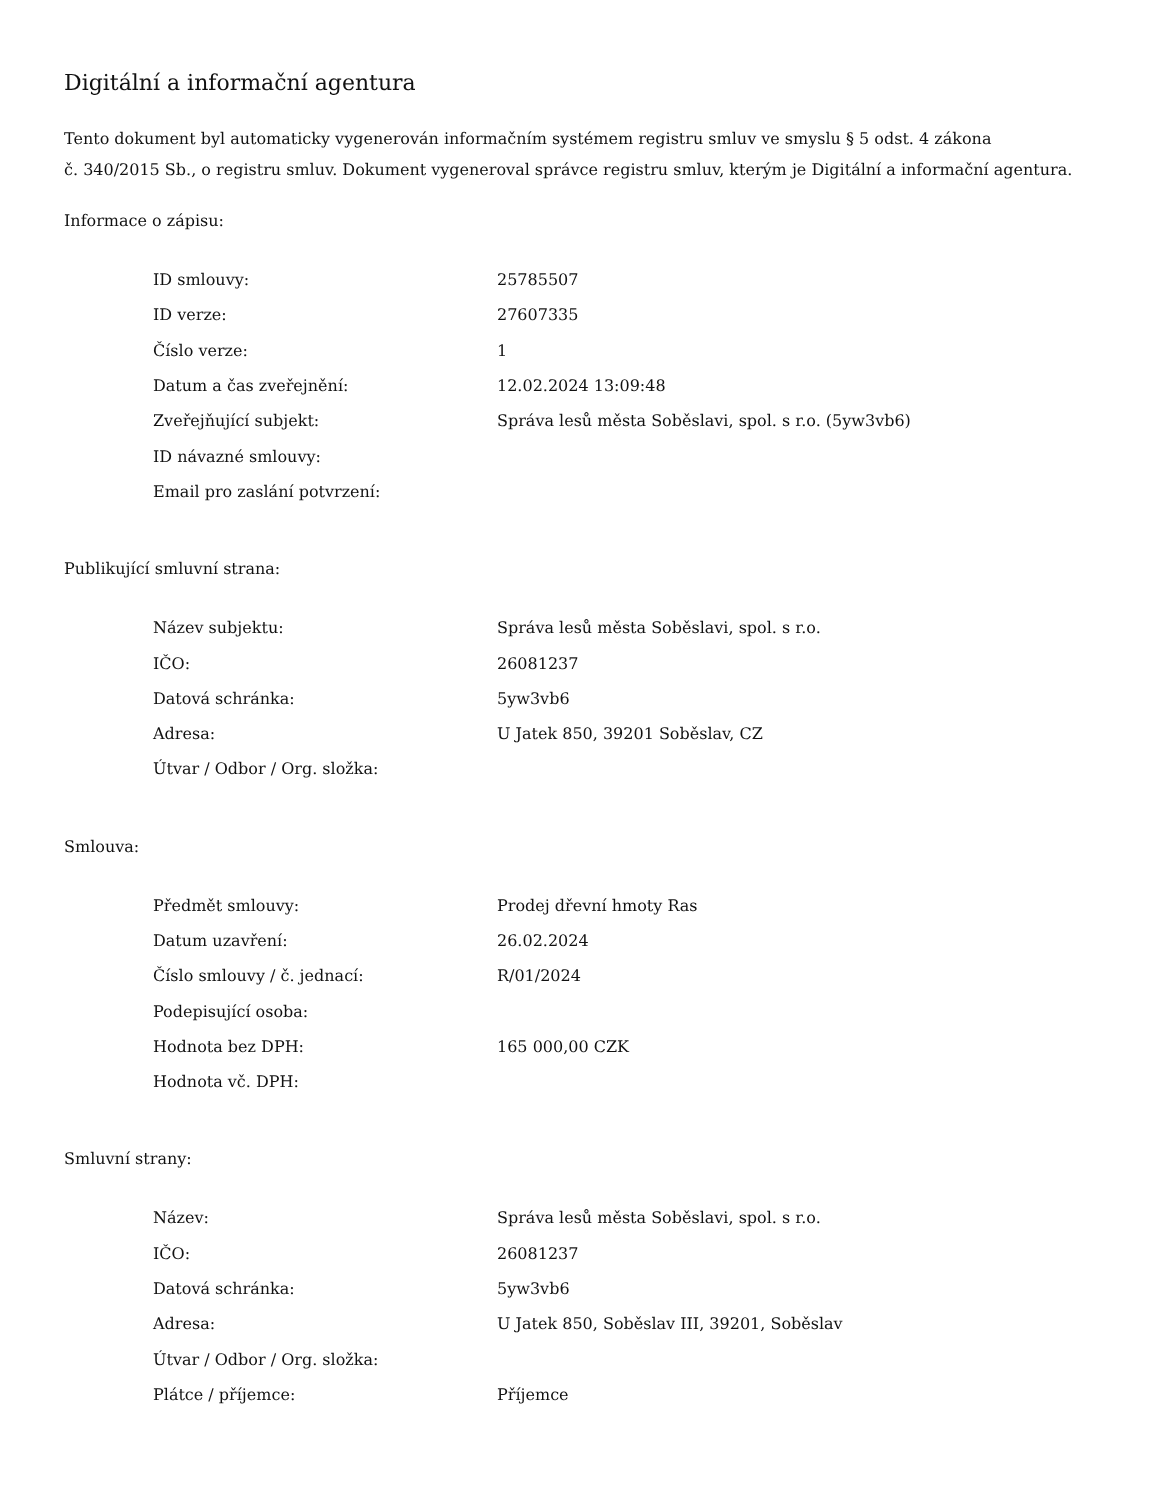Digitální a informační agentura
Tento dokument byl automaticky vygenerován informačním systémem registru smluv ve smyslu § 5 odst. 4 zákona
č. 340/2015 Sb., o registru smluv. Dokument vygeneroval správce registru smluv, kterým je Digitální a informační agentura.
Informace o zápisu:
| ID smlouvy: | 25785507 |
| ID verze: | 27607335 |
| Číslo verze: | 1 |
| Datum a čas zveřejnění: | 12.02.2024 13:09:48 |
| Zveřejňující subjekt: | Správa lesů města Soběslavi, spol. s r.o. (5yw3vb6) |
| ID návazné smlouvy: | |
| Email pro zaslání potvrzení: | |
Publikující smluvní strana:
| Název subjektu: | Správa lesů města Soběslavi, spol. s r.o. |
| IČO: | 26081237 |
| Datová schránka: | 5yw3vb6 |
| Adresa: | U Jatek 850, 39201 Soběslav, CZ |
| Útvar / Odbor / Org. složka: | |
Smlouva:
| Předmět smlouvy: | Prodej dřevní hmoty Ras |
| Datum uzavření: | 26.02.2024 |
| Číslo smlouvy / č. jednací: | R/01/2024 |
| Podepisující osoba: | |
| Hodnota bez DPH: | 165 000,00 CZK |
| Hodnota vč. DPH: | |
Smluvní strany:
| Název: | Správa lesů města Soběslavi, spol. s r.o. |
| IČO: | 26081237 |
| Datová schránka: | 5yw3vb6 |
| Adresa: | U Jatek 850, Soběslav III, 39201, Soběslav |
| Útvar / Odbor / Org. složka: | |
| Plátce / příjemce: | Příjemce |